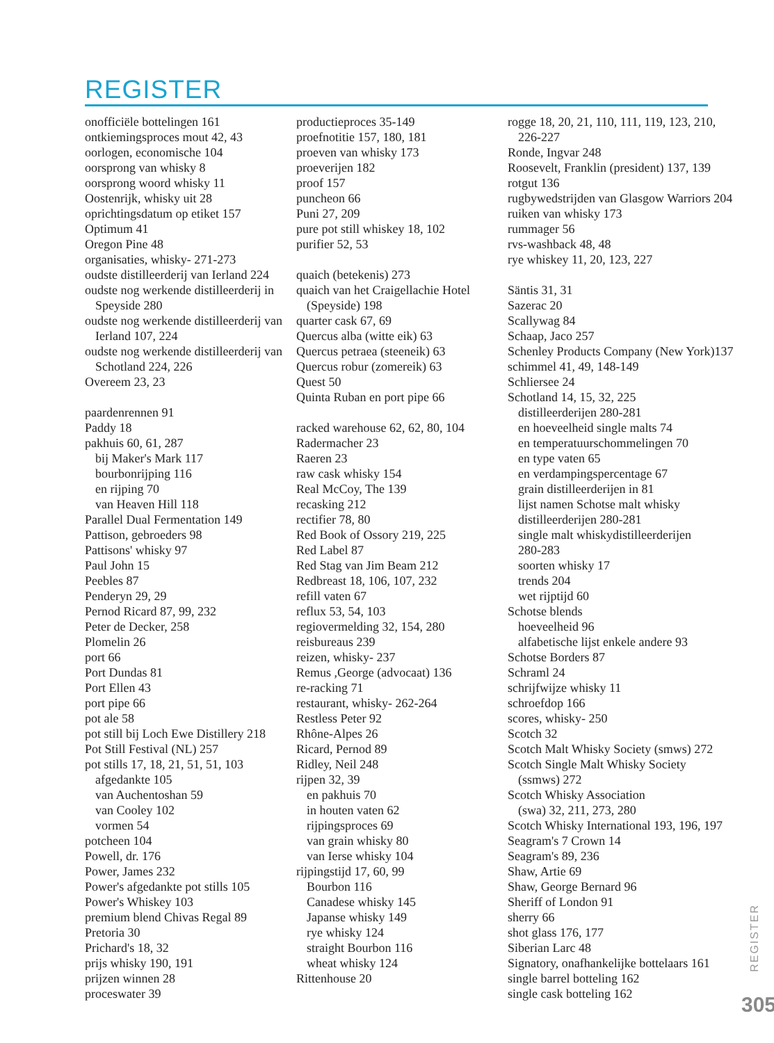REGISTER
onofficiële bottelingen 161
ontkiemingsproces mout 42, 43
oorlogen, economische 104
oorsprong van whisky 8
oorsprong woord whisky 11
Oostenrijk, whisky uit 28
oprichtingsdatum op etiket 157
Optimum 41
Oregon Pine 48
organisaties, whisky- 271-273
oudste distilleerderij van Ierland 224
oudste nog werkende distilleerderij in
Speyside 280
oudste nog werkende distilleerderij van
Ierland 107, 224
oudste nog werkende distilleerderij van
Schotland 224, 226
Overeem 23, 23
paardenrennen 91
Paddy 18
pakhuis 60, 61, 287
bij Maker's Mark 117
bourbonrijping 116
en rijping 70
van Heaven Hill 118
Parallel Dual Fermentation 149
Pattison, gebroeders 98
Pattisons' whisky 97
Paul John 15
Peebles 87
Penderyn 29, 29
Pernod Ricard 87, 99, 232
Peter de Decker, 258
Plomelin 26
port 66
Port Dundas 81
Port Ellen 43
port pipe 66
pot ale 58
pot still bij Loch Ewe Distillery 218
Pot Still Festival (NL) 257
pot stills 17, 18, 21, 51, 51, 103
afgedankte 105
van Auchentoshan 59
van Cooley 102
vormen 54
potcheen 104
Powell, dr. 176
Power, James 232
Power's afgedankte pot stills 105
Power's Whiskey 103
premium blend Chivas Regal 89
Pretoria 30
Prichard's 18, 32
prijs whisky 190, 191
prijzen winnen 28
proceswater 39
productieproces 35-149
proefnotitie 157, 180, 181
proeven van whisky 173
proeverijen 182
proof 157
puncheon 66
Puni 27, 209
pure pot still whiskey 18, 102
purifier 52, 53
quaich (betekenis) 273
quaich van het Craigellachie Hotel
(Speyside) 198
quarter cask 67, 69
Quercus alba (witte eik) 63
Quercus petraea (steeneik) 63
Quercus robur (zomereik) 63
Quest 50
Quinta Ruban en port pipe 66
racked warehouse 62, 62, 80, 104
Radermacher 23
Raeren 23
raw cask whisky 154
Real McCoy, The 139
recasking 212
rectifier 78, 80
Red Book of Ossory 219, 225
Red Label 87
Red Stag van Jim Beam 212
Redbreast 18, 106, 107, 232
refill vaten 67
reflux 53, 54, 103
regiovermelding 32, 154, 280
reisbureaus 239
reizen, whisky- 237
Remus ,George (advocaat) 136
re-racking 71
restaurant, whisky- 262-264
Restless Peter 92
Rhône-Alpes 26
Ricard, Pernod 89
Ridley, Neil 248
rijpen 32, 39
en pakhuis 70
in houten vaten 62
rijpingsproces 69
van grain whisky 80
van Ierse whisky 104
rijpingstijd 17, 60, 99
Bourbon 116
Canadese whisky 145
Japanse whisky 149
rye whisky 124
straight Bourbon 116
wheat whisky 124
Rittenhouse 20
rogge 18, 20, 21, 110, 111, 119, 123, 210,
226-227
Ronde, Ingvar 248
Roosevelt, Franklin (president) 137, 139
rotgut 136
rugbywedstrijden van Glasgow Warriors 204
ruiken van whisky 173
rummager 56
rvs-washback 48, 48
rye whiskey 11, 20, 123, 227
Säntis 31, 31
Sazerac 20
Scallywag 84
Schaap, Jaco 257
Schenley Products Company (New York)137
schimmel 41, 49, 148-149
Schliersee 24
Schotland 14, 15, 32, 225
distilleerderijen 280-281
en hoeveelheid single malts 74
en temperatuurschommelingen 70
en type vaten 65
en verdampingspercentage 67
grain distilleerderijen in 81
lijst namen Schotse malt whisky
distilleerderijen 280-281
single malt whiskydistilleerderijen
280-283
soorten whisky 17
trends 204
wet rijptijd 60
Schotse blends
hoeveelheid 96
alfabetische lijst enkele andere 93
Schotse Borders 87
Schraml 24
schrijfwijze whisky 11
schroefdop 166
scores, whisky- 250
Scotch 32
Scotch Malt Whisky Society (smws) 272
Scotch Single Malt Whisky Society
(ssmws) 272
Scotch Whisky Association
(swa) 32, 211, 273, 280
Scotch Whisky International 193, 196, 197
Seagram's 7 Crown 14
Seagram's 89, 236
Shaw, Artie 69
Shaw, George Bernard 96
Sheriff of London 91
sherry 66
shot glass 176, 177
Siberian Larc 48
Signatory, onafhankelijke bottelaars 161
single barrel botteling 162
single cask botteling 162
REGISTER
305